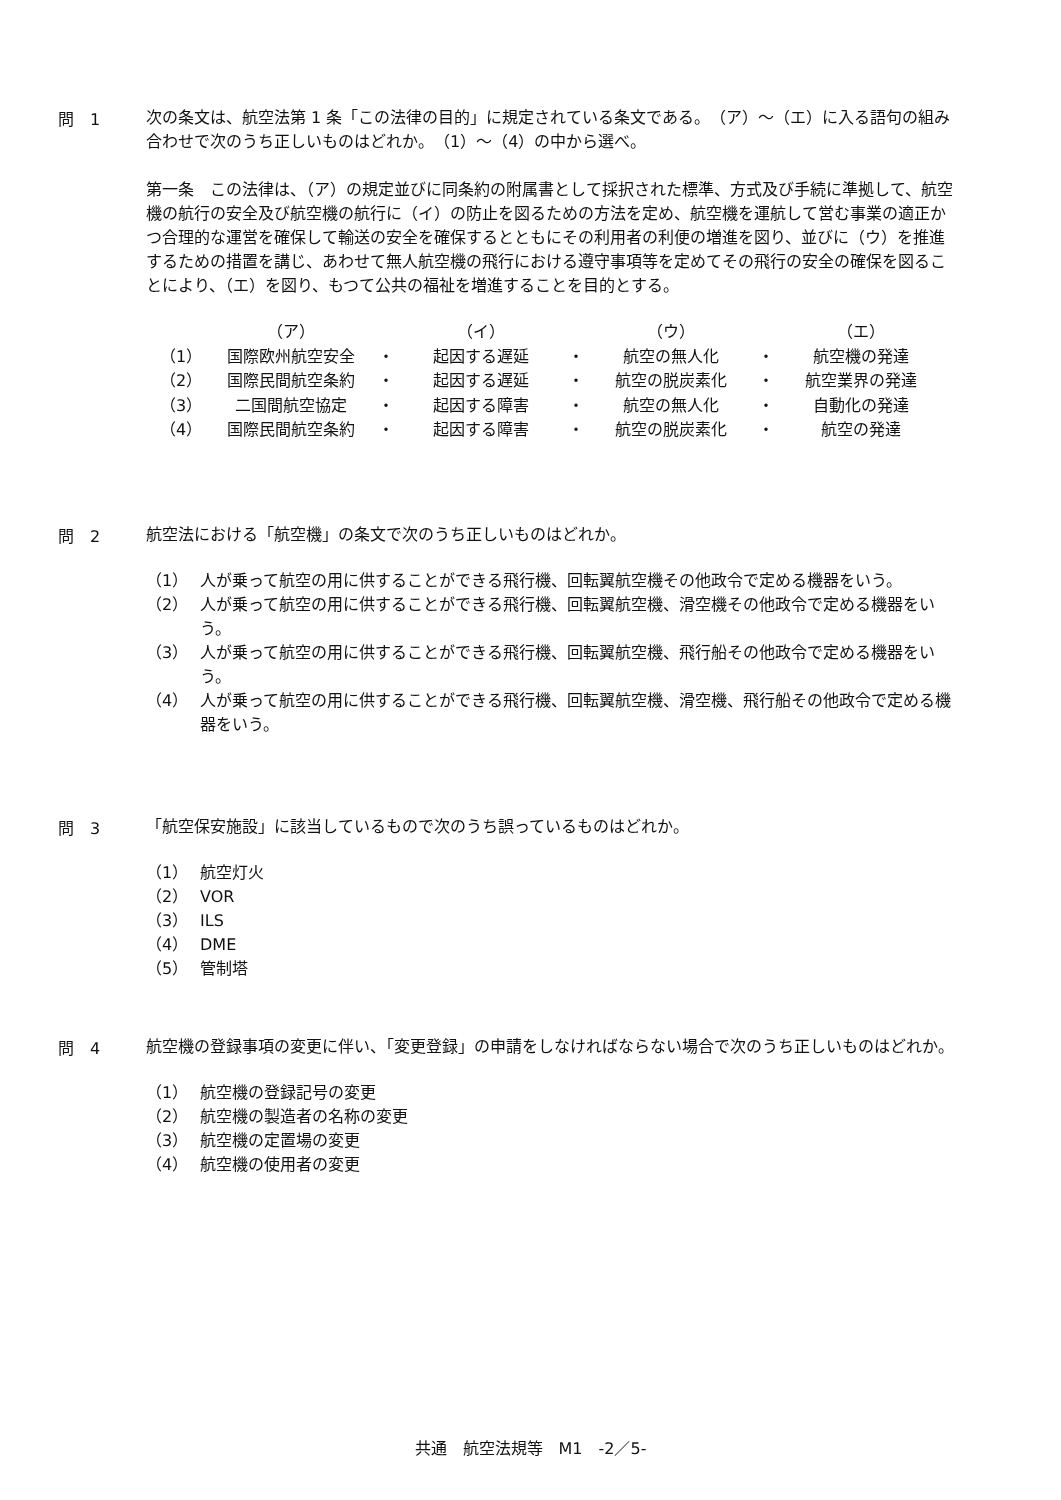問　1
次の条文は、航空法第 1 条「この法律の目的」に規定されている条文である。　（ア）～（エ）に入る語句の組み合わせで次のうち正しいものはどれか。　（1）～（4）の中から選べ。
第一条　この法律は、（ア）の規定並びに同条約の附属書として採択された標準、方式及び手続に準拠して、航空機の航行の安全及び航空機の航行に（イ）の防止を図るための方法を定め、航空機を運航して営む事業の適正かつ合理的な運営を確保して輸送の安全を確保するとともにその利用者の利便の増進を図り、並びに（ウ）を推進するための措置を講じ、あわせて無人航空機の飛行における遵守事項等を定めてその飛行の安全の確保を図ることにより、（エ）を図り、もつて公共の福祉を増進することを目的とする。
| | （ア） | | （イ） | | （ウ） | | （エ） |
| （1） | 国際欧州航空安全 | ・ | 起因する遅延 | ・ | 航空の無人化 | ・ | 航空機の発達 |
| （2） | 国際民間航空条約 | ・ | 起因する遅延 | ・ | 航空の脱炭素化 | ・ | 航空業界の発達 |
| （3） | 二国間航空協定 | ・ | 起因する障害 | ・ | 航空の無人化 | ・ | 自動化の発達 |
| （4） | 国際民間航空条約 | ・ | 起因する障害 | ・ | 航空の脱炭素化 | ・ | 航空の発達 |
問　2
航空法における「航空機」の条文で次のうち正しいものはどれか。
（1） 人が乗って航空の用に供することができる飛行機、回転翼航空機その他政令で定める機器をいう。
（2） 人が乗って航空の用に供することができる飛行機、回転翼航空機、滑空機その他政令で定める機器をいう。
（3） 人が乗って航空の用に供することができる飛行機、回転翼航空機、飛行船その他政令で定める機器をいう。
（4） 人が乗って航空の用に供することができる飛行機、回転翼航空機、滑空機、飛行船その他政令で定める機器をいう。
問　3
「航空保安施設」に該当しているもので次のうち誤っているものはどれか。
（1） 航空灯火
（2） VOR
（3） ILS
（4） DME
（5） 管制塔
問　4
航空機の登録事項の変更に伴い、「変更登録」の申請をしなければならない場合で次のうち正しいものはどれか。
（1） 航空機の登録記号の変更
（2） 航空機の製造者の名称の変更
（3） 航空機の定置場の変更
（4） 航空機の使用者の変更
共通　航空法規等　M1　-2／5-